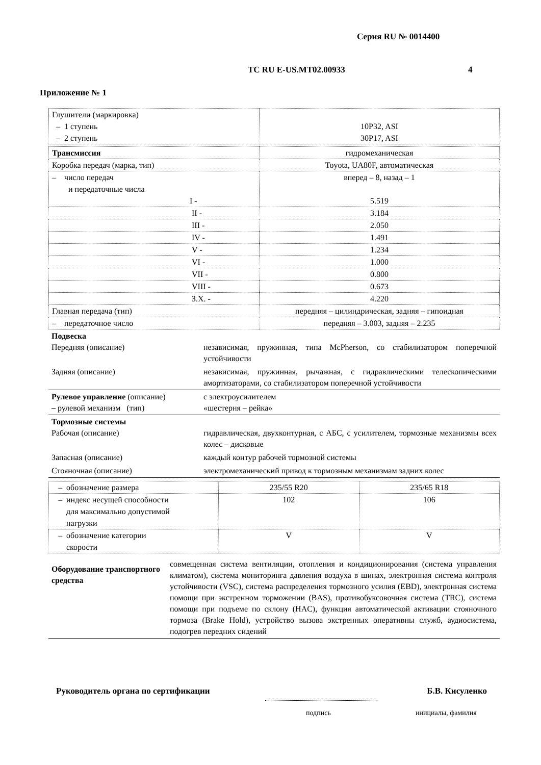Серия RU № 0014400
ТС RU E-US.MT02.00933 4
Приложение № 1
| Глушители (маркировка) – 1 ступень – 2 ступень | 10P32, ASI 30P17, ASI |
| Трансмиссия | гидромеханическая |
| Коробка передач (марка, тип) | Toyota, UA80F, автоматическая |
| – число передач и передаточные числа I - | вперед – 8, назад – 1 5.519 |
| II - | 3.184 |
| III - | 2.050 |
| IV - | 1.491 |
| V - | 1.234 |
| VI - | 1.000 |
| VII - | 0.800 |
| VIII - | 0.673 |
| З.Х. - | 4.220 |
| Главная передача (тип) | передняя – цилиндрическая, задняя – гипоидная |
| – передаточное число | передняя – 3.003, задняя – 2.235 |
Подвеска
Передняя (описание)
независимая, пружинная, типа McPherson, со стабилизатором поперечной устойчивости
Задняя (описание) независимая, пружинная, рычажная, с гидравлическими телескопическими амортизаторами, со стабилизатором поперечной устойчивости
Рулевое управление (описание)
– рулевой механизм (тип)
с электроусилителем
«шестерня – рейка»
Тормозные системы
Рабочая (описание)
гидравлическая, двухконтурная, с АБС, с усилителем, тормозные механизмы всех колес – дисковые
Запасная (описание) каждый контур рабочей тормозной системы
Стояночная (описание) электромеханический привод к тормозным механизмам задних колес
| – обозначение размера | 235/55 R20 | 235/65 R18 |
| – индекс несущей способности для максимально допустимой нагрузки | 102 | 106 |
| – обозначение категории скорости | V | V |
Оборудование транспортного средства
совмещенная система вентиляции, отопления и кондиционирования (система управления климатом), система мониторинга давления воздуха в шинах, электронная система контроля устойчивости (VSC), система распределения тормозного усилия (EBD), электронная система помощи при экстренном торможении (BAS), противобуксовочная система (TRC), система помощи при подъеме по склону (HAC), функция автоматической активации стояночного тормоза (Brake Hold), устройство вызова экстренных оперативны служб, аудиосистема, подогрев передних сидений
Руководитель органа по сертификации Б.В. Кисуленко
подпись инициалы, фамилия